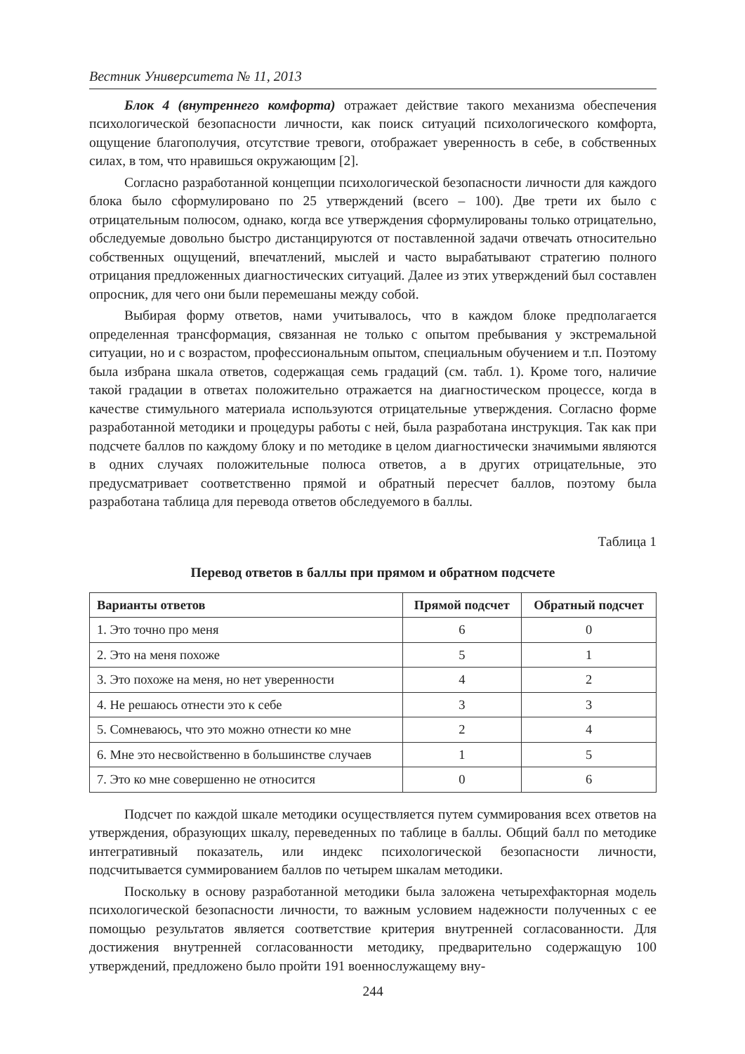Вестник Университета № 11, 2013
Блок 4 (внутреннего комфорта) отражает действие такого механизма обеспечения психологической безопасности личности, как поиск ситуаций психологического комфорта, ощущение благополучия, отсутствие тревоги, отображает уверенность в себе, в собственных силах, в том, что нравишься окружающим [2].
Согласно разработанной концепции психологической безопасности личности для каждого блока было сформулировано по 25 утверждений (всего – 100). Две трети их было с отрицательным полюсом, однако, когда все утверждения сформулированы только отрицательно, обследуемые довольно быстро дистанцируются от поставленной задачи отвечать относительно собственных ощущений, впечатлений, мыслей и часто вырабатывают стратегию полного отрицания предложенных диагностических ситуаций. Далее из этих утверждений был составлен опросник, для чего они были перемешаны между собой.
Выбирая форму ответов, нами учитывалось, что в каждом блоке предполагается определенная трансформация, связанная не только с опытом пребывания у экстремальной ситуации, но и с возрастом, профессиональным опытом, специальным обучением и т.п. Поэтому была избрана шкала ответов, содержащая семь градаций (см. табл. 1). Кроме того, наличие такой градации в ответах положительно отражается на диагностическом процессе, когда в качестве стимульного материала используются отрицательные утверждения. Согласно форме разработанной методики и процедуры работы с ней, была разработана инструкция. Так как при подсчете баллов по каждому блоку и по методике в целом диагностически значимыми являются в одних случаях положительные полюса ответов, а в других отрицательные, это предусматривает соответственно прямой и обратный пересчет баллов, поэтому была разработана таблица для перевода ответов обследуемого в баллы.
Таблица 1
Перевод ответов в баллы при прямом и обратном подсчете
| Варианты ответов | Прямой подсчет | Обратный подсчет |
| --- | --- | --- |
| 1. Это точно про меня | 6 | 0 |
| 2. Это на меня похоже | 5 | 1 |
| 3. Это похоже на меня, но нет уверенности | 4 | 2 |
| 4. Не решаюсь отнести это к себе | 3 | 3 |
| 5. Сомневаюсь, что это можно отнести ко мне | 2 | 4 |
| 6. Мне это несвойственно в большинстве случаев | 1 | 5 |
| 7. Это ко мне совершенно не относится | 0 | 6 |
Подсчет по каждой шкале методики осуществляется путем суммирования всех ответов на утверждения, образующих шкалу, переведенных по таблице в баллы. Общий балл по методике интегративный показатель, или индекс психологической безопасности личности, подсчитывается суммированием баллов по четырем шкалам методики.
Поскольку в основу разработанной методики была заложена четырехфакторная модель психологической безопасности личности, то важным условием надежности полученных с ее помощью результатов является соответствие критерия внутренней согласованности. Для достижения внутренней согласованности методику, предварительно содержащую 100 утверждений, предложено было пройти 191 военнослужащему вну-
244